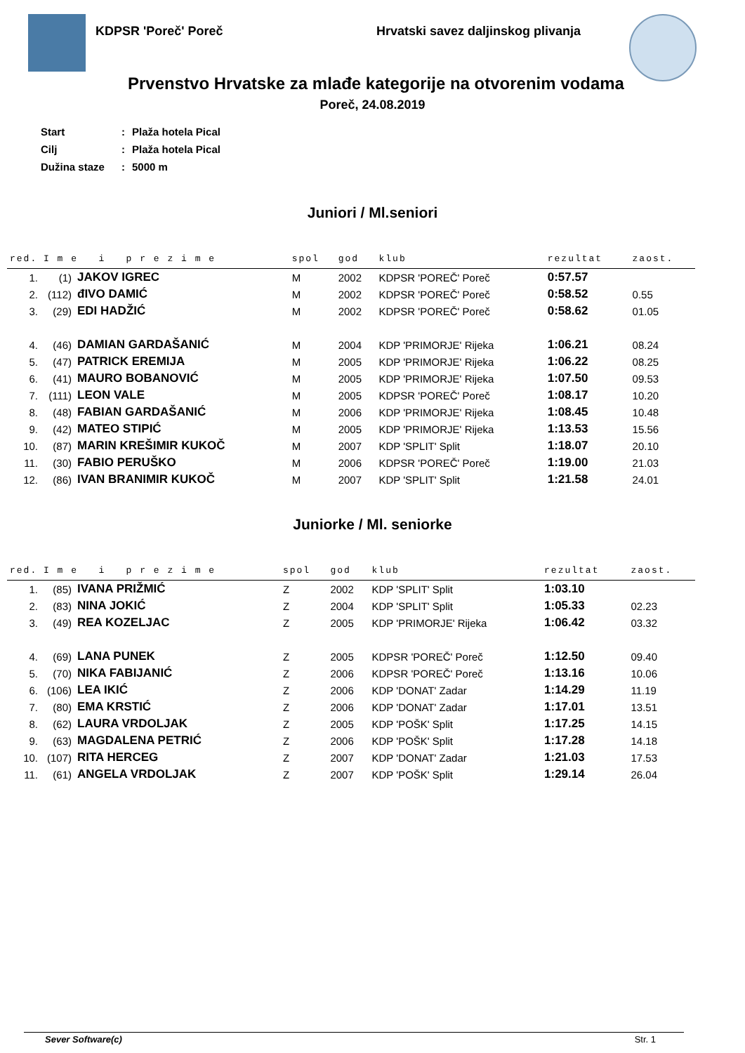KDPSR 'Poreč' Poreč Hrvatski savez daljinskog plivanja
Prvenstvo Hrvatske za mlađe kategorije na otvorenim vodama
Poreč, 24.08.2019
| Start | : | Plaža hotela Pical |
| Cilj | : | Plaža hotela Pical |
| Dužina staze | : | 5000 m |
Juniori / Ml.seniori
| red. | I m e i p r e z i m e | | spol | god | klub | rezultat | zaost. |
| --- | --- | --- | --- | --- | --- | --- | --- |
| 1. | (1) | JAKOV IGREC | M | 2002 | KDPSR 'POREČ' Poreč | 0:57.57 | |
| 2. | (112) | đIVO DAMIĆ | M | 2002 | KDPSR 'POREČ' Poreč | 0:58.52 | 0.55 |
| 3. | (29) | EDI HADŽIĆ | M | 2002 | KDPSR 'POREČ' Poreč | 0:58.62 | 01.05 |
| 4. | (46) | DAMIAN GARDAŠANIĆ | M | 2004 | KDP 'PRIMORJE' Rijeka | 1:06.21 | 08.24 |
| 5. | (47) | PATRICK EREMIJA | M | 2005 | KDP 'PRIMORJE' Rijeka | 1:06.22 | 08.25 |
| 6. | (41) | MAURO BOBANOVIĆ | M | 2005 | KDP 'PRIMORJE' Rijeka | 1:07.50 | 09.53 |
| 7. | (111) | LEON VALE | M | 2005 | KDPSR 'POREČ' Poreč | 1:08.17 | 10.20 |
| 8. | (48) | FABIAN GARDAŠANIĆ | M | 2006 | KDP 'PRIMORJE' Rijeka | 1:08.45 | 10.48 |
| 9. | (42) | MATEO STIPIĆ | M | 2005 | KDP 'PRIMORJE' Rijeka | 1:13.53 | 15.56 |
| 10. | (87) | MARIN KREŠIMIR KUKOČ | M | 2007 | KDP 'SPLIT' Split | 1:18.07 | 20.10 |
| 11. | (30) | FABIO PERUŠKO | M | 2006 | KDPSR 'POREČ' Poreč | 1:19.00 | 21.03 |
| 12. | (86) | IVAN BRANIMIR KUKOČ | M | 2007 | KDP 'SPLIT' Split | 1:21.58 | 24.01 |
Juniorke / Ml. seniorke
| red. | I m e i p r e z i m e | | spol | god | klub | rezultat | zaost. |
| --- | --- | --- | --- | --- | --- | --- | --- |
| 1. | (85) | IVANA PRIŽMIĆ | Z | 2002 | KDP 'SPLIT' Split | 1:03.10 | |
| 2. | (83) | NINA JOKIĆ | Z | 2004 | KDP 'SPLIT' Split | 1:05.33 | 02.23 |
| 3. | (49) | REA KOZELJAC | Z | 2005 | KDP 'PRIMORJE' Rijeka | 1:06.42 | 03.32 |
| 4. | (69) | LANA PUNEK | Z | 2005 | KDPSR 'POREČ' Poreč | 1:12.50 | 09.40 |
| 5. | (70) | NIKA FABIJANIĆ | Z | 2006 | KDPSR 'POREČ' Poreč | 1:13.16 | 10.06 |
| 6. | (106) | LEA IKIĆ | Z | 2006 | KDP 'DONAT' Zadar | 1:14.29 | 11.19 |
| 7. | (80) | EMA KRSTIĆ | Z | 2006 | KDP 'DONAT' Zadar | 1:17.01 | 13.51 |
| 8. | (62) | LAURA VRDOLJAK | Z | 2005 | KDP 'POŠK' Split | 1:17.25 | 14.15 |
| 9. | (63) | MAGDALENA PETRIĆ | Z | 2006 | KDP 'POŠK' Split | 1:17.28 | 14.18 |
| 10. | (107) | RITA HERCEG | Z | 2007 | KDP 'DONAT' Zadar | 1:21.03 | 17.53 |
| 11. | (61) | ANGELA VRDOLJAK | Z | 2007 | KDP 'POŠK' Split | 1:29.14 | 26.04 |
Sever Software(c) Str. 1